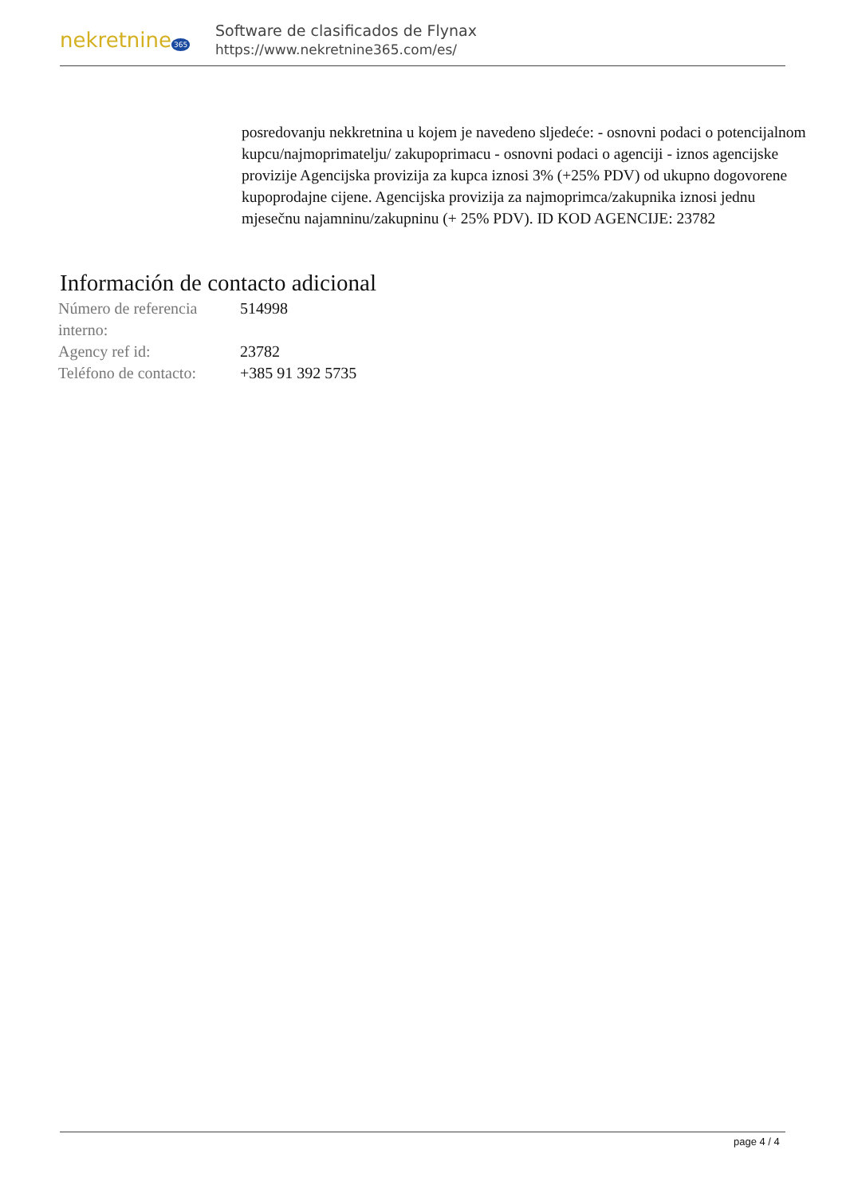nekretnine 365
Software de clasificados de Flynax
https://www.nekretnine365.com/es/
posredovanju nekkretnina u kojem je navedeno sljedeće: - osnovni podaci o potencijalnom kupcu/najmoprimatelju/ zakupoprimacu - osnovni podaci o agenciji - iznos agencijske provizije Agencijska provizija za kupca iznosi 3% (+25% PDV) od ukupno dogovorene kupoprodajne cijene. Agencijska provizija za najmoprimca/zakupnika iznosi jednu mjesečnu najamninu/zakupninu (+ 25% PDV). ID KOD AGENCIJE: 23782
Información de contacto adicional
| Número de referencia interno: | 514998 |
| Agency ref id: | 23782 |
| Teléfono de contacto: | +385 91 392 5735 |
page 4 / 4